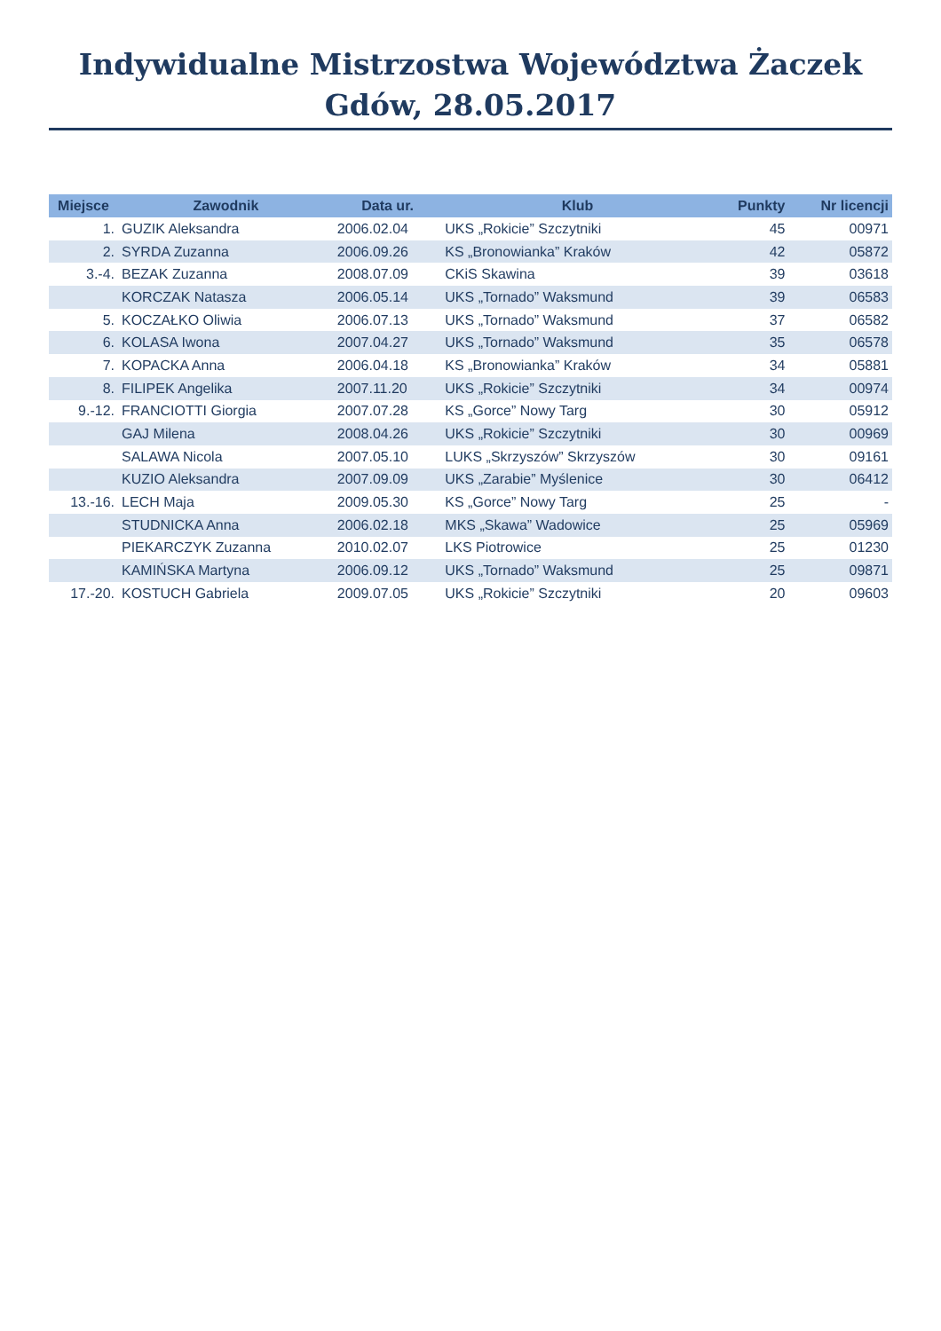Indywidualne Mistrzostwa Województwa Żaczek
Gdów, 28.05.2017
| Miejsce | Zawodnik | Data ur. | Klub | Punkty | Nr licencji |
| --- | --- | --- | --- | --- | --- |
| 1. | GUZIK Aleksandra | 2006.02.04 | UKS „Rokicie” Szczytniki | 45 | 00971 |
| 2. | SYRDA Zuzanna | 2006.09.26 | KS „Bronowianka” Kraków | 42 | 05872 |
| 3.-4. | BEZAK Zuzanna | 2008.07.09 | CKiS Skawina | 39 | 03618 |
| | KORCZAK Natasza | 2006.05.14 | UKS „Tornado” Waksmund | 39 | 06583 |
| 5. | KOCZAŁKO Oliwia | 2006.07.13 | UKS „Tornado” Waksmund | 37 | 06582 |
| 6. | KOLASA Iwona | 2007.04.27 | UKS „Tornado” Waksmund | 35 | 06578 |
| 7. | KOPACKA Anna | 2006.04.18 | KS „Bronowianka” Kraków | 34 | 05881 |
| 8. | FILIPEK Angelika | 2007.11.20 | UKS „Rokicie” Szczytniki | 34 | 00974 |
| 9.-12. | FRANCIOTTI Giorgia | 2007.07.28 | KS „Gorce” Nowy Targ | 30 | 05912 |
| | GAJ Milena | 2008.04.26 | UKS „Rokicie” Szczytniki | 30 | 00969 |
| | SALAWA Nicola | 2007.05.10 | LUKS „Skrzyszów” Skrzyszów | 30 | 09161 |
| | KUZIO Aleksandra | 2007.09.09 | UKS „Zarabie” Myślenice | 30 | 06412 |
| 13.-16. | LECH Maja | 2009.05.30 | KS „Gorce” Nowy Targ | 25 | - |
| | STUDNICKA Anna | 2006.02.18 | MKS „Skawa” Wadowice | 25 | 05969 |
| | PIEKARCZYK Zuzanna | 2010.02.07 | LKS Piotrowice | 25 | 01230 |
| | KAMIŃSKA Martyna | 2006.09.12 | UKS „Tornado” Waksmund | 25 | 09871 |
| 17.-20. | KOSTUCH Gabriela | 2009.07.05 | UKS „Rokicie” Szczytniki | 20 | 09603 |